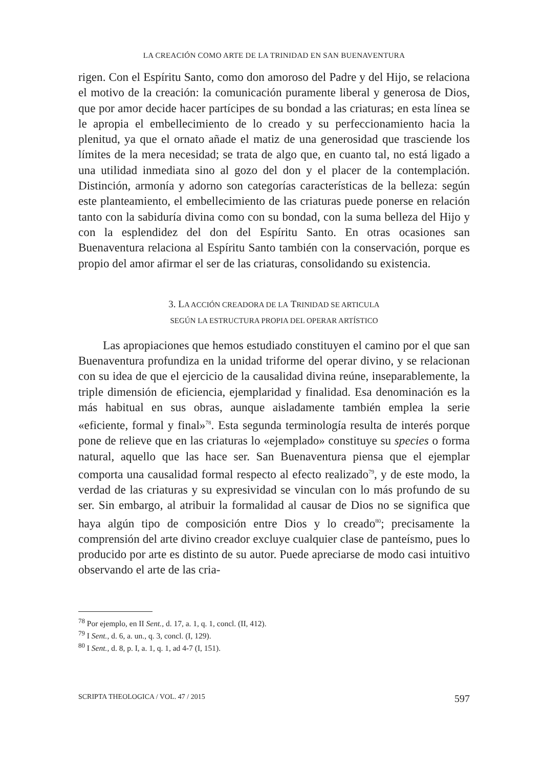LA CREACIÓN COMO ARTE DE LA TRINIDAD EN SAN BUENAVENTURA
rigen. Con el Espíritu Santo, como don amoroso del Padre y del Hijo, se relaciona el motivo de la creación: la comunicación puramente liberal y generosa de Dios, que por amor decide hacer partícipes de su bondad a las criaturas; en esta línea se le apropia el embellecimiento de lo creado y su perfeccionamiento hacia la plenitud, ya que el ornato añade el matiz de una generosidad que trasciende los límites de la mera necesidad; se trata de algo que, en cuanto tal, no está ligado a una utilidad inmediata sino al gozo del don y el placer de la contemplación. Distinción, armonía y adorno son categorías características de la belleza: según este planteamiento, el embellecimiento de las criaturas puede ponerse en relación tanto con la sabiduría divina como con su bondad, con la suma belleza del Hijo y con la esplendidez del don del Espíritu Santo. En otras ocasiones san Buenaventura relaciona al Espíritu Santo también con la conservación, porque es propio del amor afirmar el ser de las criaturas, consolidando su existencia.
3. LA ACCIÓN CREADORA DE LA TRINIDAD SE ARTICULA
SEGÚN LA ESTRUCTURA PROPIA DEL OPERAR ARTÍSTICO
Las apropiaciones que hemos estudiado constituyen el camino por el que san Buenaventura profundiza en la unidad triforme del operar divino, y se relacionan con su idea de que el ejercicio de la causalidad divina reúne, inseparablemente, la triple dimensión de eficiencia, ejemplaridad y finalidad. Esa denominación es la más habitual en sus obras, aunque aisladamente también emplea la serie «eficiente, formal y final»<sup>78</sup>. Esta segunda terminología resulta de interés porque pone de relieve que en las criaturas lo «ejemplado» constituye su species o forma natural, aquello que las hace ser. San Buenaventura piensa que el ejemplar comporta una causalidad formal respecto al efecto realizado<sup>79</sup>, y de este modo, la verdad de las criaturas y su expresividad se vinculan con lo más profundo de su ser. Sin embargo, al atribuir la formalidad al causar de Dios no se significa que haya algún tipo de composición entre Dios y lo creado<sup>80</sup>; precisamente la comprensión del arte divino creador excluye cualquier clase de panteísmo, pues lo producido por arte es distinto de su autor. Puede apreciarse de modo casi intuitivo observando el arte de las cria-
<sup>78</sup> Por ejemplo, en II Sent., d. 17, a. 1, q. 1, concl. (II, 412).
<sup>79</sup> I Sent., d. 6, a. un., q. 3, concl. (I, 129).
<sup>80</sup> I Sent., d. 8, p. I, a. 1, q. 1, ad 4-7 (I, 151).
SCRIPTA THEOLOGICA / VOL. 47 / 2015 597